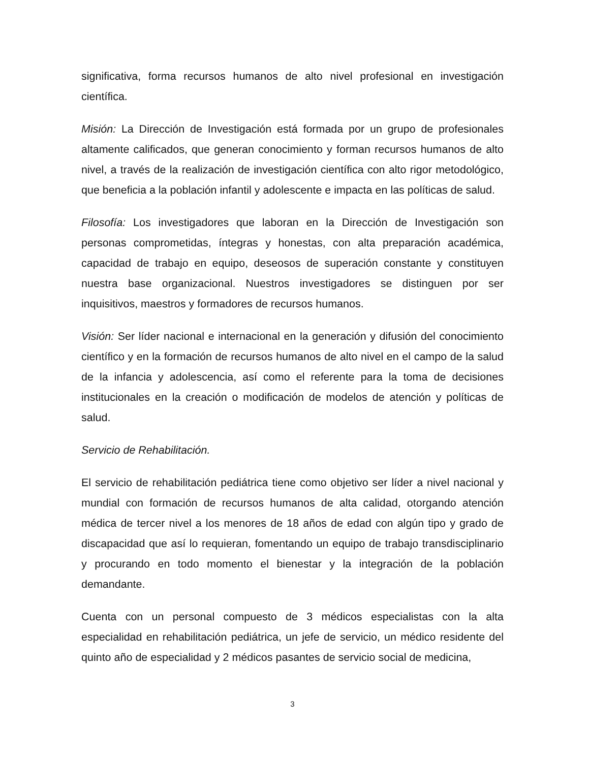significativa, forma recursos humanos de alto nivel profesional en investigación científica.
Misión: La Dirección de Investigación está formada por un grupo de profesionales altamente calificados, que generan conocimiento y forman recursos humanos de alto nivel, a través de la realización de investigación científica con alto rigor metodológico, que beneficia a la población infantil y adolescente e impacta en las políticas de salud.
Filosofía: Los investigadores que laboran en la Dirección de Investigación son personas comprometidas, íntegras y honestas, con alta preparación académica, capacidad de trabajo en equipo, deseosos de superación constante y constituyen nuestra base organizacional. Nuestros investigadores se distinguen por ser inquisitivos, maestros y formadores de recursos humanos.
Visión: Ser líder nacional e internacional en la generación y difusión del conocimiento científico y en la formación de recursos humanos de alto nivel en el campo de la salud de la infancia y adolescencia, así como el referente para la toma de decisiones institucionales en la creación o modificación de modelos de atención y políticas de salud.
Servicio de Rehabilitación.
El servicio de rehabilitación pediátrica tiene como objetivo ser líder a nivel nacional y mundial con formación de recursos humanos de alta calidad, otorgando atención médica de tercer nivel a los menores de 18 años de edad con algún tipo y grado de discapacidad que así lo requieran, fomentando un equipo de trabajo transdisciplinario y procurando en todo momento el bienestar y la integración de la población demandante.
Cuenta con un personal compuesto de 3 médicos especialistas con la alta especialidad en rehabilitación pediátrica, un jefe de servicio, un médico residente del quinto año de especialidad y 2 médicos pasantes de servicio social de medicina,
3